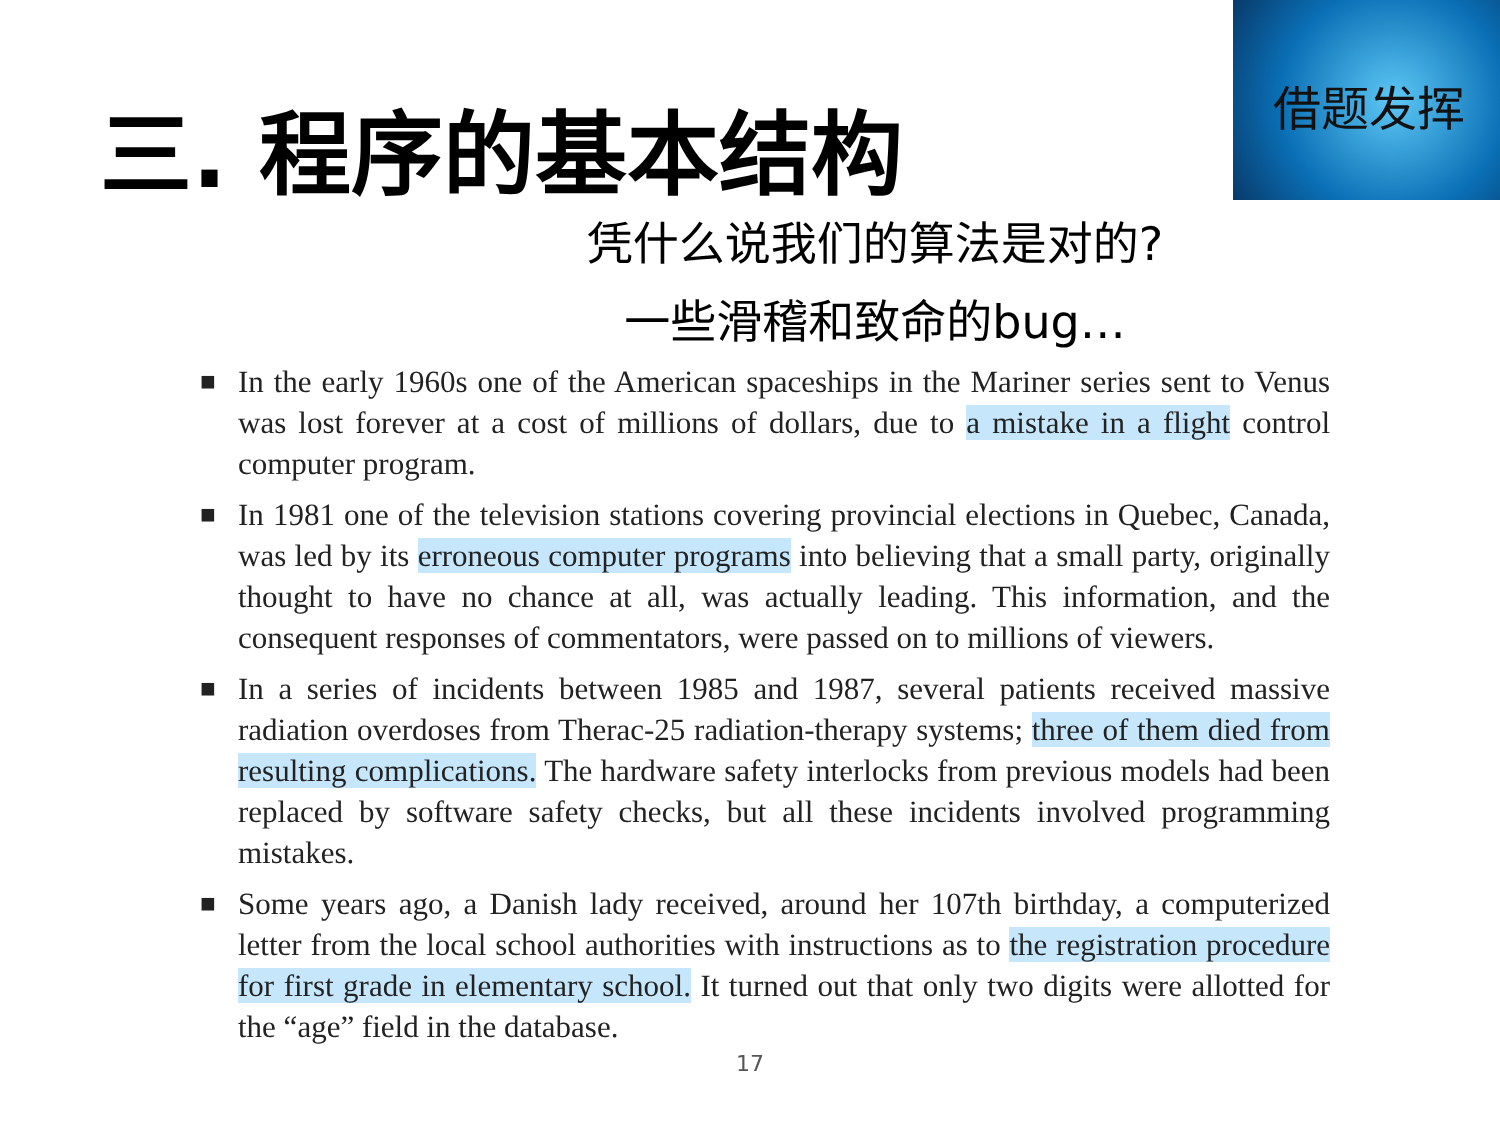三. 程序的基本结构
借题发挥
凭什么说我们的算法是对的?
一些滑稽和致命的bug…
■ In the early 1960s one of the American spaceships in the Mariner series sent to Venus was lost forever at a cost of millions of dollars, due to a mistake in a flight control computer program.
■ In 1981 one of the television stations covering provincial elections in Quebec, Canada, was led by its erroneous computer programs into believing that a small party, originally thought to have no chance at all, was actually leading. This information, and the consequent responses of commentators, were passed on to millions of viewers.
■ In a series of incidents between 1985 and 1987, several patients received massive radiation overdoses from Therac-25 radiation-therapy systems; three of them died from resulting complications. The hardware safety interlocks from previous models had been replaced by software safety checks, but all these incidents involved programming mistakes.
■ Some years ago, a Danish lady received, around her 107th birthday, a computerized letter from the local school authorities with instructions as to the registration procedure for first grade in elementary school. It turned out that only two digits were allotted for the “age” field in the database.
17